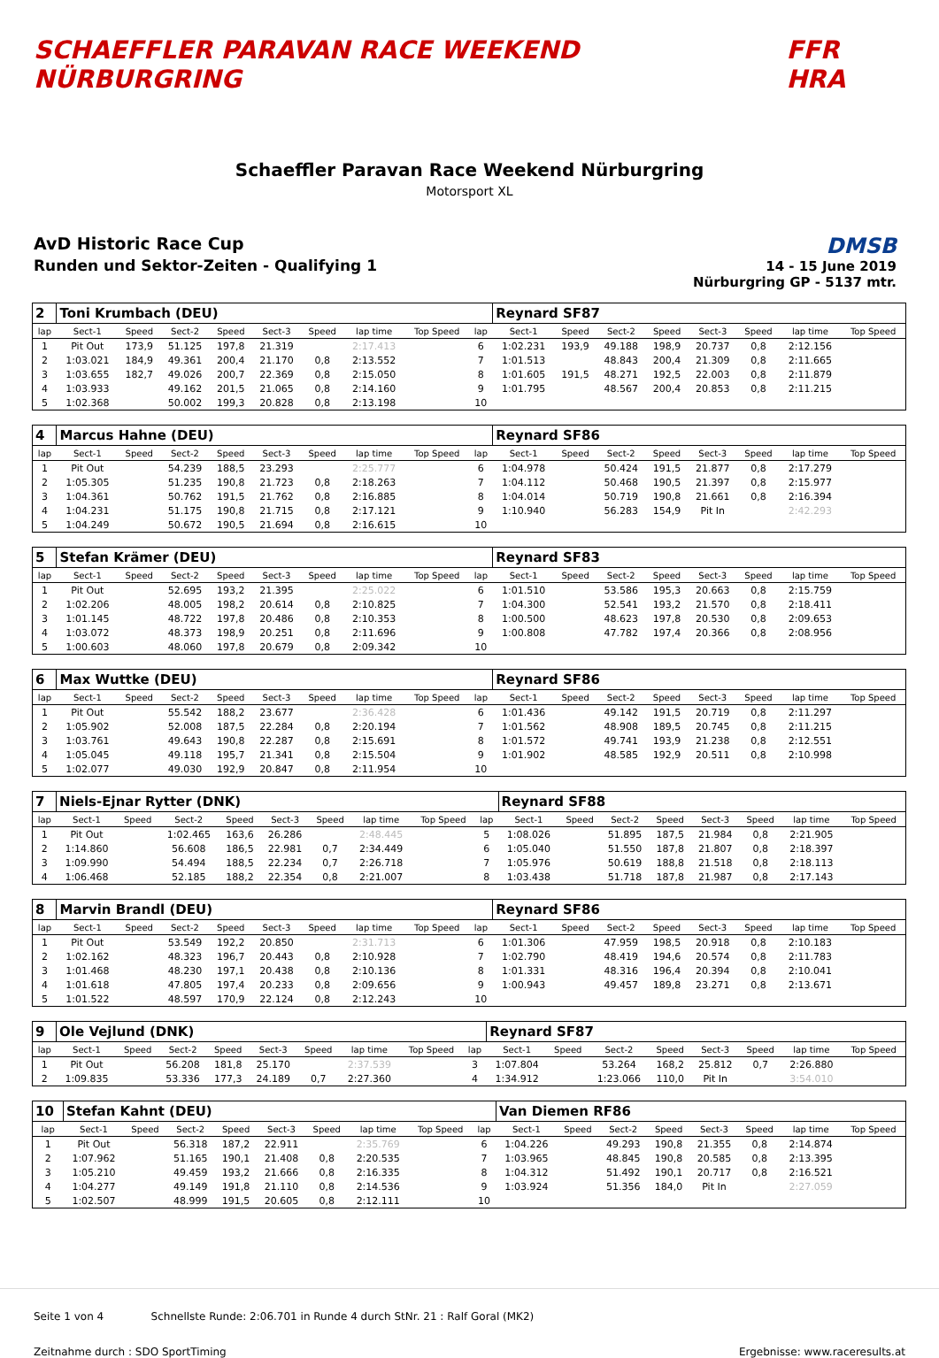SCHAEFFLER PARAVAN RACE WEEKEND NÜRBURGRING
FFR HRA
Schaeffler Paravan Race Weekend Nürburgring
Motorsport XL
AvD Historic Race Cup
Runden und Sektor-Zeiten - Qualifying 1
DMSB
14 - 15 June 2019
Nürburgring GP - 5137 mtr.
| 2 | Toni Krumbach (DEU) | | | | | | | | | Reynard SF87 | | | | | | | |
| lap | Sect-1 | Speed | Sect-2 | Speed | Sect-3 | Speed | lap time | Top Speed | lap | Sect-1 | Speed | Sect-2 | Speed | Sect-3 | Speed | lap time | Top Speed |
| 1 | Pit Out | 173,9 | 51.125 | 197,8 | 21.319 | | 2:17.413 | | 6 | 1:02.231 | 193,9 | 49.188 | 198,9 | 20.737 | 0,8 | 2:12.156 | |
| 2 | 1:03.021 | 184,9 | 49.361 | 200,4 | 21.170 | 0,8 | 2:13.552 | | 7 | 1:01.513 | | 48.843 | 200,4 | 21.309 | 0,8 | 2:11.665 | |
| 3 | 1:03.655 | 182,7 | 49.026 | 200,7 | 22.369 | 0,8 | 2:15.050 | | 8 | 1:01.605 | 191,5 | 48.271 | 192,5 | 22.003 | 0,8 | 2:11.879 | |
| 4 | 1:03.933 | | 49.162 | 201,5 | 21.065 | 0,8 | 2:14.160 | | 9 | 1:01.795 | | 48.567 | 200,4 | 20.853 | 0,8 | 2:11.215 | |
| 5 | 1:02.368 | | 50.002 | 199,3 | 20.828 | 0,8 | 2:13.198 | | 10 | | | | | | | | |
| 4 | Marcus Hahne (DEU) | | | | | | | | | Reynard SF86 | | | | | | | |
| lap | Sect-1 | Speed | Sect-2 | Speed | Sect-3 | Speed | lap time | Top Speed | lap | Sect-1 | Speed | Sect-2 | Speed | Sect-3 | Speed | lap time | Top Speed |
| 1 | Pit Out | | 54.239 | 188,5 | 23.293 | | 2:25.777 | | 6 | 1:04.978 | | 50.424 | 191,5 | 21.877 | 0,8 | 2:17.279 | |
| 2 | 1:05.305 | | 51.235 | 190,8 | 21.723 | 0,8 | 2:18.263 | | 7 | 1:04.112 | | 50.468 | 190,5 | 21.397 | 0,8 | 2:15.977 | |
| 3 | 1:04.361 | | 50.762 | 191,5 | 21.762 | 0,8 | 2:16.885 | | 8 | 1:04.014 | | 50.719 | 190,8 | 21.661 | 0,8 | 2:16.394 | |
| 4 | 1:04.231 | | 51.175 | 190,8 | 21.715 | 0,8 | 2:17.121 | | 9 | 1:10.940 | | 56.283 | 154,9 | Pit In | | 2:42.293 | |
| 5 | 1:04.249 | | 50.672 | 190,5 | 21.694 | 0,8 | 2:16.615 | | 10 | | | | | | | | |
| 5 | Stefan Krämer (DEU) | | | | | | | | | Reynard SF83 | | | | | | | |
| lap | Sect-1 | Speed | Sect-2 | Speed | Sect-3 | Speed | lap time | Top Speed | lap | Sect-1 | Speed | Sect-2 | Speed | Sect-3 | Speed | lap time | Top Speed |
| 1 | Pit Out | | 52.695 | 193,2 | 21.395 | | 2:25.022 | | 6 | 1:01.510 | | 53.586 | 195,3 | 20.663 | 0,8 | 2:15.759 | |
| 2 | 1:02.206 | | 48.005 | 198,2 | 20.614 | 0,8 | 2:10.825 | | 7 | 1:04.300 | | 52.541 | 193,2 | 21.570 | 0,8 | 2:18.411 | |
| 3 | 1:01.145 | | 48.722 | 197,8 | 20.486 | 0,8 | 2:10.353 | | 8 | 1:00.500 | | 48.623 | 197,8 | 20.530 | 0,8 | 2:09.653 | |
| 4 | 1:03.072 | | 48.373 | 198,9 | 20.251 | 0,8 | 2:11.696 | | 9 | 1:00.808 | | 47.782 | 197,4 | 20.366 | 0,8 | 2:08.956 | |
| 5 | 1:00.603 | | 48.060 | 197,8 | 20.679 | 0,8 | 2:09.342 | | 10 | | | | | | | | |
| 6 | Max Wuttke (DEU) | | | | | | | | | Reynard SF86 | | | | | | | |
| lap | Sect-1 | Speed | Sect-2 | Speed | Sect-3 | Speed | lap time | Top Speed | lap | Sect-1 | Speed | Sect-2 | Speed | Sect-3 | Speed | lap time | Top Speed |
| 1 | Pit Out | | 55.542 | 188,2 | 23.677 | | 2:36.428 | | 6 | 1:01.436 | | 49.142 | 191,5 | 20.719 | 0,8 | 2:11.297 | |
| 2 | 1:05.902 | | 52.008 | 187,5 | 22.284 | 0,8 | 2:20.194 | | 7 | 1:01.562 | | 48.908 | 189,5 | 20.745 | 0,8 | 2:11.215 | |
| 3 | 1:03.761 | | 49.643 | 190,8 | 22.287 | 0,8 | 2:15.691 | | 8 | 1:01.572 | | 49.741 | 193,9 | 21.238 | 0,8 | 2:12.551 | |
| 4 | 1:05.045 | | 49.118 | 195,7 | 21.341 | 0,8 | 2:15.504 | | 9 | 1:01.902 | | 48.585 | 192,9 | 20.511 | 0,8 | 2:10.998 | |
| 5 | 1:02.077 | | 49.030 | 192,9 | 20.847 | 0,8 | 2:11.954 | | 10 | | | | | | | | |
| 7 | Niels-Ejnar Rytter (DNK) | | | | | | | | | Reynard SF88 | | | | | | | |
| lap | Sect-1 | Speed | Sect-2 | Speed | Sect-3 | Speed | lap time | Top Speed | lap | Sect-1 | Speed | Sect-2 | Speed | Sect-3 | Speed | lap time | Top Speed |
| 1 | Pit Out | | 1:02.465 | 163,6 | 26.286 | | 2:48.445 | | 5 | 1:08.026 | | 51.895 | 187,5 | 21.984 | 0,8 | 2:21.905 | |
| 2 | 1:14.860 | | 56.608 | 186,5 | 22.981 | 0,7 | 2:34.449 | | 6 | 1:05.040 | | 51.550 | 187,8 | 21.807 | 0,8 | 2:18.397 | |
| 3 | 1:09.990 | | 54.494 | 188,5 | 22.234 | 0,7 | 2:26.718 | | 7 | 1:05.976 | | 50.619 | 188,8 | 21.518 | 0,8 | 2:18.113 | |
| 4 | 1:06.468 | | 52.185 | 188,2 | 22.354 | 0,8 | 2:21.007 | | 8 | 1:03.438 | | 51.718 | 187,8 | 21.987 | 0,8 | 2:17.143 | |
| 8 | Marvin Brandl (DEU) | | | | | | | | | Reynard SF86 | | | | | | | |
| lap | Sect-1 | Speed | Sect-2 | Speed | Sect-3 | Speed | lap time | Top Speed | lap | Sect-1 | Speed | Sect-2 | Speed | Sect-3 | Speed | lap time | Top Speed |
| 1 | Pit Out | | 53.549 | 192,2 | 20.850 | | 2:31.713 | | 6 | 1:01.306 | | 47.959 | 198,5 | 20.918 | 0,8 | 2:10.183 | |
| 2 | 1:02.162 | | 48.323 | 196,7 | 20.443 | 0,8 | 2:10.928 | | 7 | 1:02.790 | | 48.419 | 194,6 | 20.574 | 0,8 | 2:11.783 | |
| 3 | 1:01.468 | | 48.230 | 197,1 | 20.438 | 0,8 | 2:10.136 | | 8 | 1:01.331 | | 48.316 | 196,4 | 20.394 | 0,8 | 2:10.041 | |
| 4 | 1:01.618 | | 47.805 | 197,4 | 20.233 | 0,8 | 2:09.656 | | 9 | 1:00.943 | | 49.457 | 189,8 | 23.271 | 0,8 | 2:13.671 | |
| 5 | 1:01.522 | | 48.597 | 170,9 | 22.124 | 0,8 | 2:12.243 | | 10 | | | | | | | | |
| 9 | Ole Vejlund (DNK) | | | | | | | | | Reynard SF87 | | | | | | | |
| lap | Sect-1 | Speed | Sect-2 | Speed | Sect-3 | Speed | lap time | Top Speed | lap | Sect-1 | Speed | Sect-2 | Speed | Sect-3 | Speed | lap time | Top Speed |
| 1 | Pit Out | | 56.208 | 181,8 | 25.170 | | 2:37.539 | | 3 | 1:07.804 | | 53.264 | 168,2 | 25.812 | 0,7 | 2:26.880 | |
| 2 | 1:09.835 | | 53.336 | 177,3 | 24.189 | 0,7 | 2:27.360 | | 4 | 1:34.912 | | 1:23.066 | 110,0 | Pit In | | 3:54.010 | |
| 10 | Stefan Kahnt (DEU) | | | | | | | | | Van Diemen RF86 | | | | | | | |
| lap | Sect-1 | Speed | Sect-2 | Speed | Sect-3 | Speed | lap time | Top Speed | lap | Sect-1 | Speed | Sect-2 | Speed | Sect-3 | Speed | lap time | Top Speed |
| 1 | Pit Out | | 56.318 | 187,2 | 22.911 | | 2:35.769 | | 6 | 1:04.226 | | 49.293 | 190,8 | 21.355 | 0,8 | 2:14.874 | |
| 2 | 1:07.962 | | 51.165 | 190,1 | 21.408 | 0,8 | 2:20.535 | | 7 | 1:03.965 | | 48.845 | 190,8 | 20.585 | 0,8 | 2:13.395 | |
| 3 | 1:05.210 | | 49.459 | 193,2 | 21.666 | 0,8 | 2:16.335 | | 8 | 1:04.312 | | 51.492 | 190,1 | 20.717 | 0,8 | 2:16.521 | |
| 4 | 1:04.277 | | 49.149 | 191,8 | 21.110 | 0,8 | 2:14.536 | | 9 | 1:03.924 | | 51.356 | 184,0 | Pit In | | 2:27.059 | |
| 5 | 1:02.507 | | 48.999 | 191,5 | 20.605 | 0,8 | 2:12.111 | | 10 | | | | | | | | |
Seite 1 von 4 Schnellste Runde: 2:06.701 in Runde 4 durch StNr. 21 : Ralf Goral (MK2)
Zeitnahme durch : SDO SportTiming Ergebnisse: www.raceresults.at